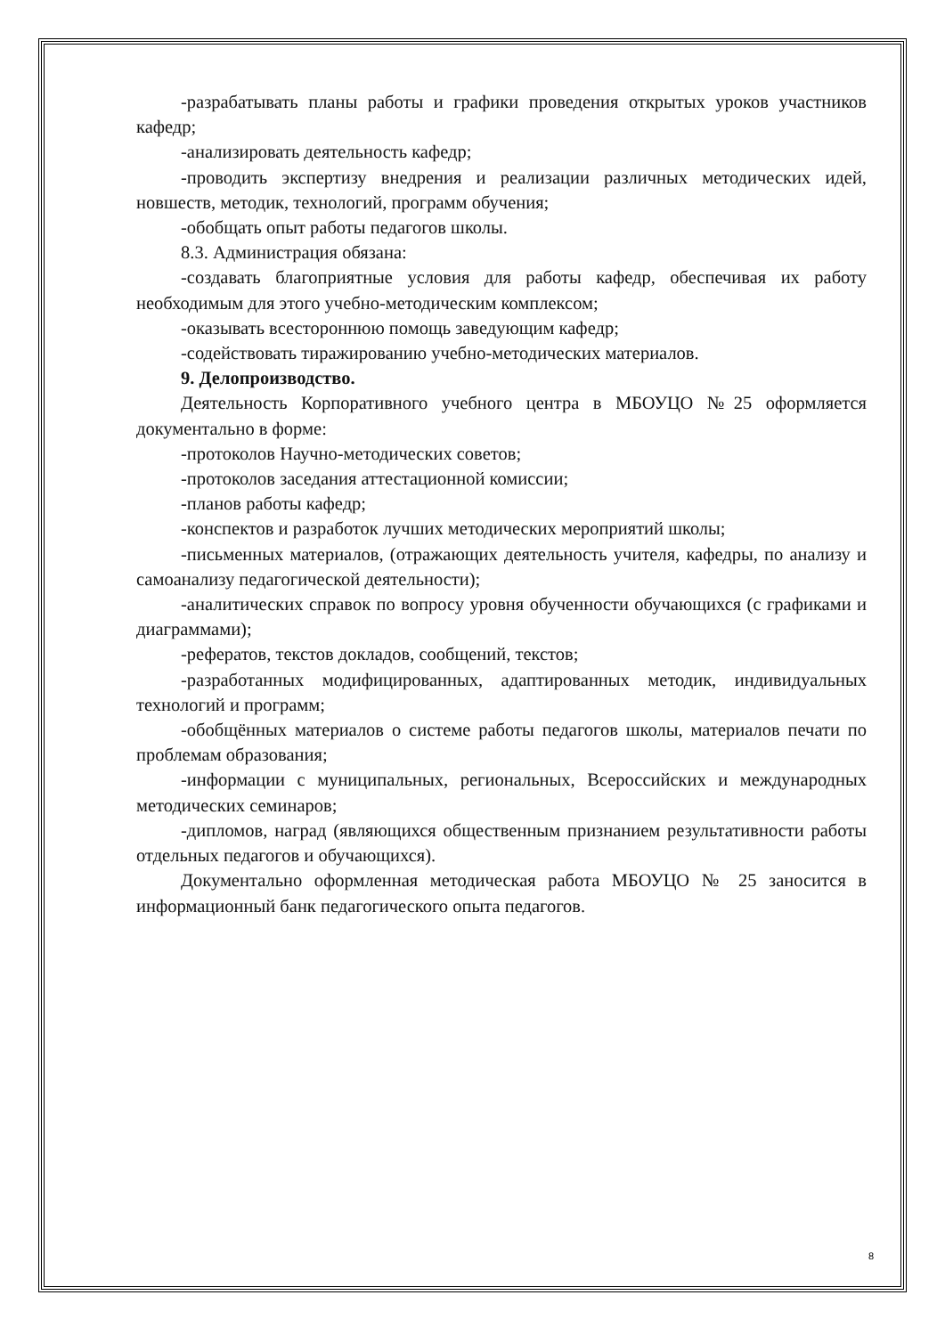-разрабатывать планы работы и графики проведения открытых уроков участников кафедр;
-анализировать деятельность кафедр;
-проводить экспертизу внедрения и реализации различных методических идей, новшеств, методик, технологий, программ обучения;
-обобщать опыт работы педагогов школы.
8.3. Администрация обязана:
-создавать благоприятные условия для работы кафедр, обеспечивая их работу необходимым для этого учебно-методическим комплексом;
-оказывать всестороннюю помощь заведующим кафедр;
-содействовать тиражированию учебно-методических материалов.
9. Делопроизводство.
Деятельность Корпоративного учебного центра в МБОУЦО №25 оформляется документально в форме:
-протоколов Научно-методических советов;
-протоколов заседания аттестационной комиссии;
-планов работы кафедр;
-конспектов и разработок лучших методических мероприятий школы;
-письменных материалов, (отражающих деятельность учителя, кафедры, по анализу и самоанализу педагогической деятельности);
-аналитических справок по вопросу уровня обученности обучающихся (с графиками и диаграммами);
-рефератов, текстов докладов, сообщений, текстов;
-разработанных модифицированных, адаптированных методик, индивидуальных технологий и программ;
-обобщённых материалов о системе работы педагогов школы, материалов печати по проблемам образования;
-информации с муниципальных, региональных, Всероссийских и международных методических семинаров;
-дипломов, наград (являющихся общественным признанием результативности работы отдельных педагогов и обучающихся).
Документально оформленная методическая работа МБОУЦО № 25 заносится в информационный банк педагогического опыта педагогов.
8